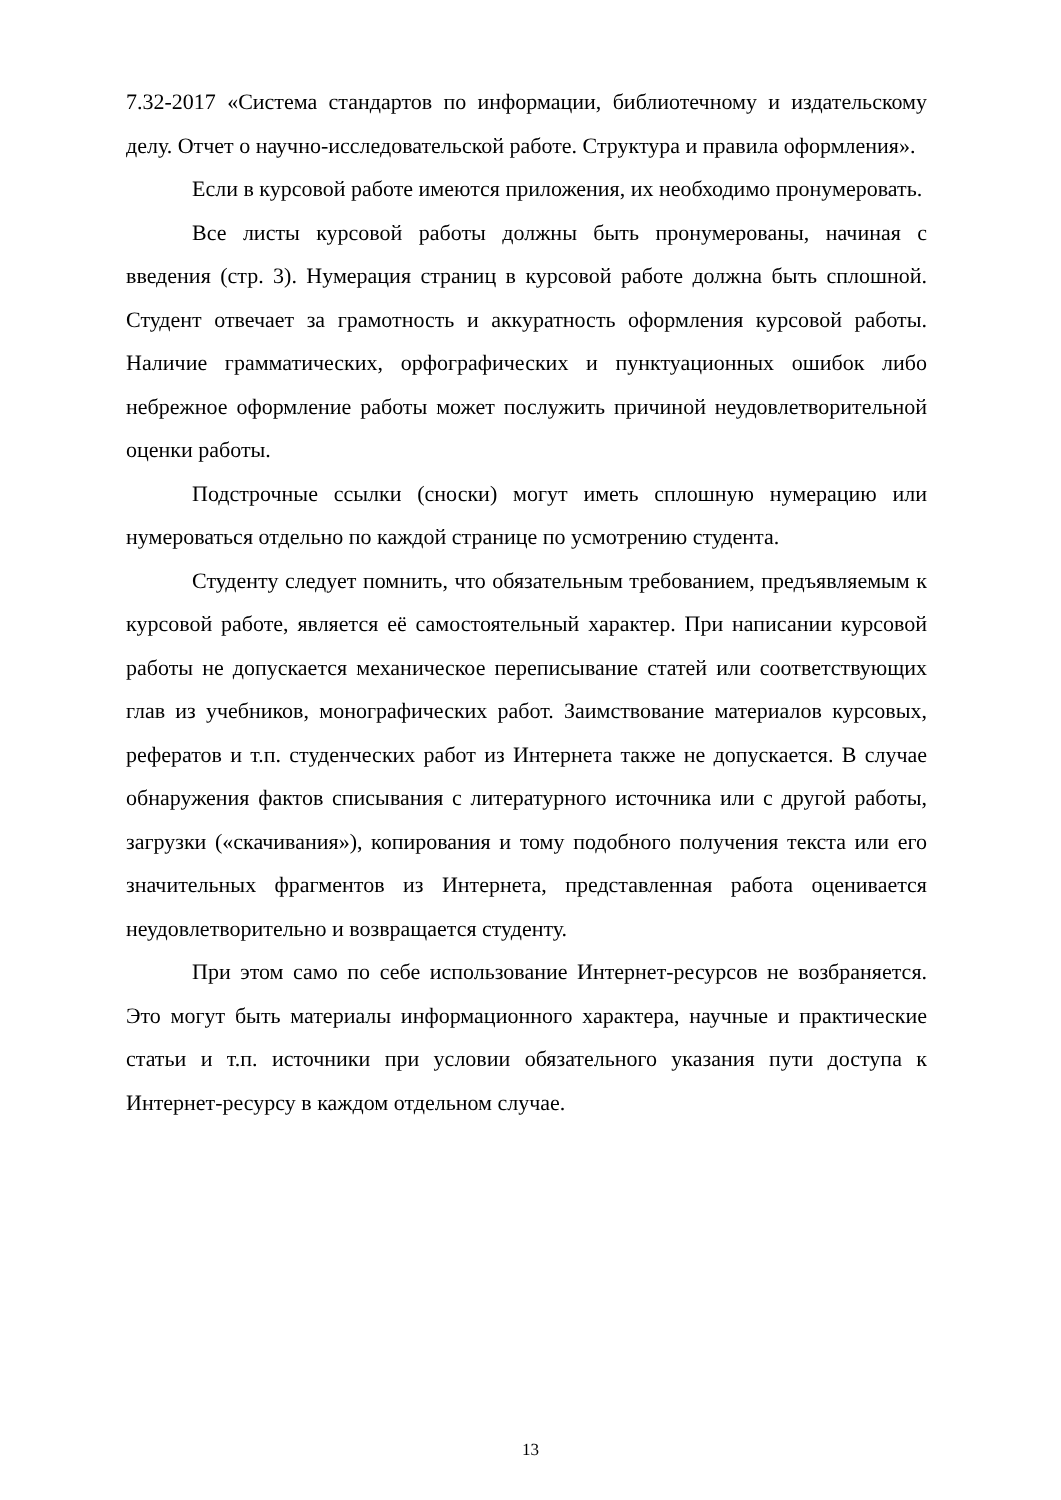7.32-2017 «Система стандартов по информации, библиотечному и издательскому делу. Отчет о научно-исследовательской работе. Структура и правила оформления».
Если в курсовой работе имеются приложения, их необходимо пронумеровать.
Все листы курсовой работы должны быть пронумерованы, начиная с введения (стр. 3). Нумерация страниц в курсовой работе должна быть сплошной. Студент отвечает за грамотность и аккуратность оформления курсовой работы. Наличие грамматических, орфографических и пунктуационных ошибок либо небрежное оформление работы может послужить причиной неудовлетворительной оценки работы.
Подстрочные ссылки (сноски) могут иметь сплошную нумерацию или нумероваться отдельно по каждой странице по усмотрению студента.
Студенту следует помнить, что обязательным требованием, предъявляемым к курсовой работе, является её самостоятельный характер. При написании курсовой работы не допускается механическое переписывание статей или соответствующих глав из учебников, монографических работ. Заимствование материалов курсовых, рефератов и т.п. студенческих работ из Интернета также не допускается. В случае обнаружения фактов списывания с литературного источника или с другой работы, загрузки («скачивания»), копирования и тому подобного получения текста или его значительных фрагментов из Интернета, представленная работа оценивается неудовлетворительно и возвращается студенту.
При этом само по себе использование Интернет-ресурсов не возбраняется. Это могут быть материалы информационного характера, научные и практические статьи и т.п. источники при условии обязательного указания пути доступа к Интернет-ресурсу в каждом отдельном случае.
13